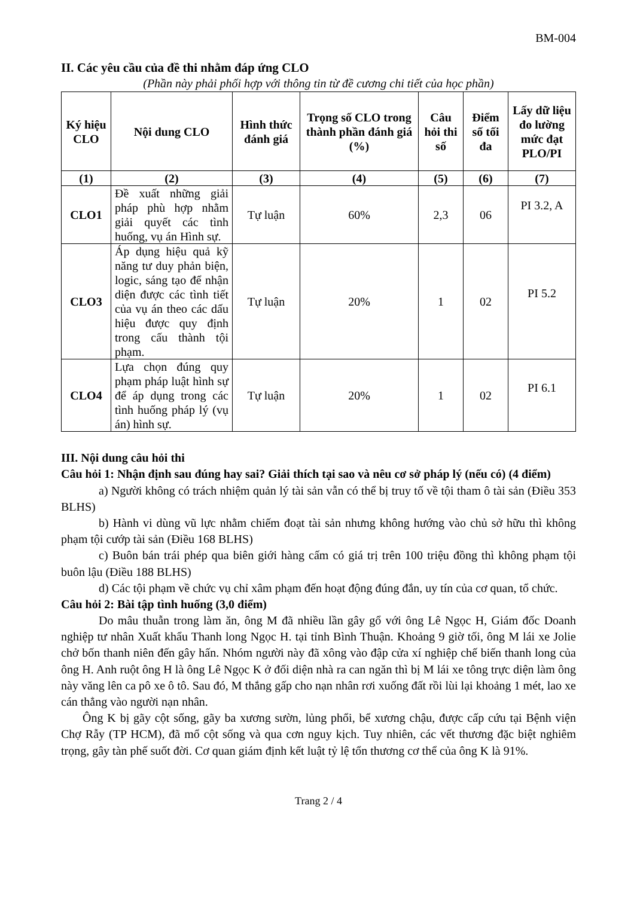BM-004
II. Các yêu cầu của đề thi nhằm đáp ứng CLO
(Phần này phải phối hợp với thông tin từ đề cương chi tiết của học phần)
| Ký hiệu CLO | Nội dung CLO | Hình thức đánh giá | Trọng số CLO trong thành phần đánh giá (%) | Câu hỏi thi số | Điểm số tối đa | Lấy dữ liệu đo lường mức đạt PLO/PI |
| --- | --- | --- | --- | --- | --- | --- |
| (1) | (2) | (3) | (4) | (5) | (6) | (7) |
| CLO1 | Đề xuất những giải pháp phù hợp nhằm giải quyết các tình huống, vụ án Hình sự. | Tự luận | 60% | 2,3 | 06 | PI 3.2, A |
| CLO3 | Áp dụng hiệu quả kỹ năng tư duy phản biện, logic, sáng tạo để nhận diện được các tình tiết của vụ án theo các dấu hiệu được quy định trong cấu thành tội phạm. | Tự luận | 20% | 1 | 02 | PI 5.2 |
| CLO4 | Lựa chọn đúng quy phạm pháp luật hình sự để áp dụng trong các tình huống pháp lý (vụ án) hình sự. | Tự luận | 20% | 1 | 02 | PI 6.1 |
III. Nội dung câu hỏi thi
Câu hỏi 1: Nhận định sau đúng hay sai? Giải thích tại sao và nêu cơ sở pháp lý (nếu có) (4 điểm)
a) Người không có trách nhiệm quản lý tài sản vẫn có thể bị truy tố về tội tham ô tài sản (Điều 353 BLHS)
b) Hành vi dùng vũ lực nhằm chiếm đoạt tài sản nhưng không hướng vào chủ sở hữu thì không phạm tội cướp tài sản (Điều 168 BLHS)
c) Buôn bán trái phép qua biên giới hàng cấm có giá trị trên 100 triệu đồng thì không phạm tội buôn lậu (Điều 188 BLHS)
d) Các tội phạm về chức vụ chỉ xâm phạm đến hoạt động đúng đắn, uy tín của cơ quan, tổ chức.
Câu hỏi 2: Bài tập tình huống (3,0 điểm)
Do mâu thuẫn trong làm ăn, ông M đã nhiều lần gây gổ với ông Lê Ngọc H, Giám đốc Doanh nghiệp tư nhân Xuất khẩu Thanh long Ngọc H. tại tỉnh Bình Thuận. Khoảng 9 giờ tối, ông M lái xe Jolie chở bốn thanh niên đến gây hấn. Nhóm người này đã xông vào đập cửa xí nghiệp chế biến thanh long của ông H. Anh ruột ông H là ông Lê Ngọc K ở đối diện nhà ra can ngăn thì bị M lái xe tông trực diện làm ông này văng lên ca pô xe ô tô. Sau đó, M thắng gấp cho nạn nhân rơi xuống đất rồi lùi lại khoảng 1 mét, lao xe cán thẳng vào người nạn nhân.
Ông K bị gãy cột sống, gãy ba xương sườn, lủng phổi, bể xương chậu, được cấp cứu tại Bệnh viện Chợ Rẫy (TP HCM), đã mổ cột sống và qua cơn nguy kịch. Tuy nhiên, các vết thương đặc biệt nghiêm trọng, gây tàn phế suốt đời. Cơ quan giám định kết luật tỷ lệ tổn thương cơ thể của ông K là 91%.
Trang 2 / 4